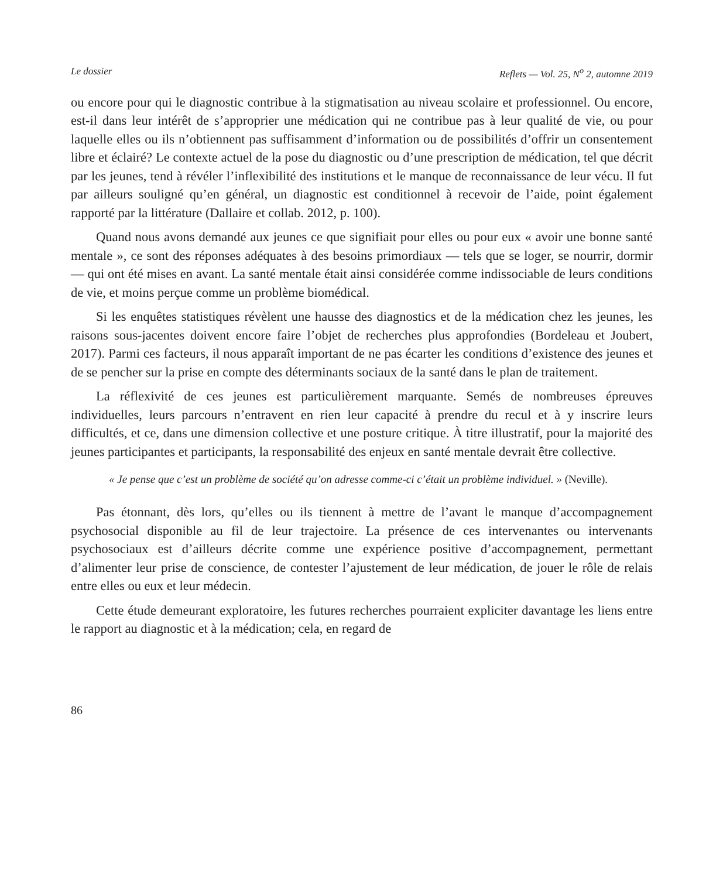Le dossier Reflets — Vol. 25, N<sup>o</sup> 2, automne 2019
ou encore pour qui le diagnostic contribue à la stigmatisation au niveau scolaire et professionnel. Ou encore, est-il dans leur intérêt de s’approprier une médication qui ne contribue pas à leur qualité de vie, ou pour laquelle elles ou ils n’obtiennent pas suffisamment d’information ou de possibilités d’offrir un consentement libre et éclairé? Le contexte actuel de la pose du diagnostic ou d’une prescription de médication, tel que décrit par les jeunes, tend à révéler l’inflexibilité des institutions et le manque de reconnaissance de leur vécu. Il fut par ailleurs souligné qu’en général, un diagnostic est conditionnel à recevoir de l’aide, point également rapporté par la littérature (Dallaire et collab. 2012, p. 100).
Quand nous avons demandé aux jeunes ce que signifiait pour elles ou pour eux « avoir une bonne santé mentale », ce sont des réponses adéquates à des besoins primordiaux — tels que se loger, se nourrir, dormir — qui ont été mises en avant. La santé mentale était ainsi considérée comme indissociable de leurs conditions de vie, et moins perçue comme un problème biomédical.
Si les enquêtes statistiques révèlent une hausse des diagnostics et de la médication chez les jeunes, les raisons sous-jacentes doivent encore faire l’objet de recherches plus approfondies (Bordeleau et Joubert, 2017). Parmi ces facteurs, il nous apparaît important de ne pas écarter les conditions d’existence des jeunes et de se pencher sur la prise en compte des déterminants sociaux de la santé dans le plan de traitement.
La réflexivité de ces jeunes est particulièrement marquante. Semés de nombreuses épreuves individuelles, leurs parcours n’entravent en rien leur capacité à prendre du recul et à y inscrire leurs difficultés, et ce, dans une dimension collective et une posture critique. À titre illustratif, pour la majorité des jeunes participantes et participants, la responsabilité des enjeux en santé mentale devrait être collective.
« Je pense que c’est un problème de société qu’on adresse comme-ci c’était un problème individuel. » (Neville).
Pas étonnant, dès lors, qu’elles ou ils tiennent à mettre de l’avant le manque d’accompagnement psychosocial disponible au fil de leur trajectoire. La présence de ces intervenantes ou intervenants psychosociaux est d’ailleurs décrite comme une expérience positive d’accompagnement, permettant d’alimenter leur prise de conscience, de contester l’ajustement de leur médication, de jouer le rôle de relais entre elles ou eux et leur médecin.
Cette étude demeurant exploratoire, les futures recherches pourraient expliciter davantage les liens entre le rapport au diagnostic et à la médication; cela, en regard de
86